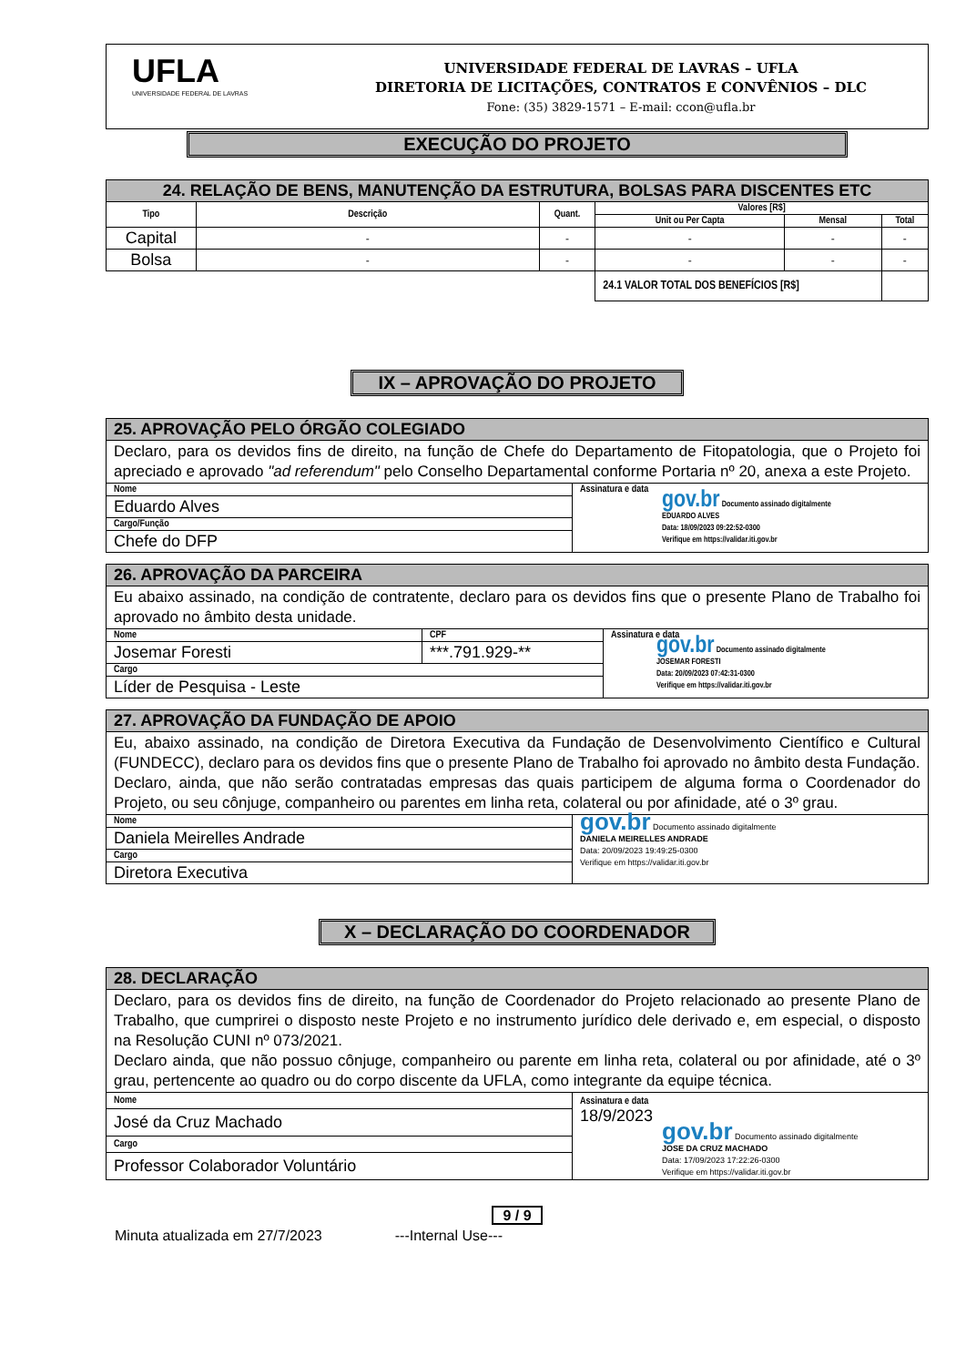UFLA
UNIVERSIDADE FEDERAL DE LAVRAS
UNIVERSIDADE FEDERAL DE LAVRAS – UFLA
DIRETORIA DE LICITAÇÕES, CONTRATOS E CONVÊNIOS – DLC
Fone: (35) 3829-1571 – E-mail: ccon@ufla.br
EXECUÇÃO DO PROJETO
| 24. RELAÇÃO DE BENS, MANUTENÇÃO DA ESTRUTURA, BOLSAS PARA DISCENTES ETC | | | | | |
| --- | --- | --- | --- | --- | --- |
| Tipo | Descrição | Quant. | Valores [R$] | | |
| | | | Unit ou Per Capta | Mensal | Total |
| Capital | - | - | - | - | - |
| Bolsa | - | - | - | - | - |
| | | | 24.1 VALOR TOTAL DOS BENEFÍCIOS [R$] | | |
IX – APROVAÇÃO DO PROJETO
| 25. APROVAÇÃO PELO ÓRGÃO COLEGIADO | |
| Declaro, para os devidos fins de direito, na função de Chefe do Departamento de Fitopatologia, que o Projeto foi apreciado e aprovado "ad referendum" pelo Conselho Departamental conforme Portaria nº 20, anexa a este Projeto. | |
| Nome | Assinatura e data gov.br Documento assinado digitalmente EDUARDO ALVES Data: 18/09/2023 09:22:52-0300 Verifique em https://validar.iti.gov.br |
| Eduardo Alves | |
| Cargo/Função | |
| Chefe do DFP | |
| 26. APROVAÇÃO DA PARCEIRA | | |
| Eu abaixo assinado, na condição de contratente, declaro para os devidos fins que o presente Plano de Trabalho foi aprovado no âmbito desta unidade. | | |
| Nome | CPF | Assinatura e data gov.br Documento assinado digitalmente JOSEMAR FORESTI Data: 20/09/2023 07:42:31-0300 Verifique em https://validar.iti.gov.br |
| Josemar Foresti | ***.791.929-** | |
| Cargo | | |
| Líder de Pesquisa - Leste | | |
| 27. APROVAÇÃO DA FUNDAÇÃO DE APOIO | |
| Eu, abaixo assinado, na condição de Diretora Executiva da Fundação de Desenvolvimento Científico e Cultural (FUNDECC), declaro para os devidos fins que o presente Plano de Trabalho foi aprovado no âmbito desta Fundação. Declaro, ainda, que não serão contratadas empresas das quais participem de alguma forma o Coordenador do Projeto, ou seu cônjuge, companheiro ou parentes em linha reta, colateral ou por afinidade, até o 3º grau. | |
| Nome | gov.br Documento assinado digitalmente DANIELA MEIRELLES ANDRADE Data: 20/09/2023 19:49:25-0300 Verifique em https://validar.iti.gov.br |
| Daniela Meirelles Andrade | |
| Cargo | |
| Diretora Executiva | |
X – DECLARAÇÃO DO COORDENADOR
| 28. DECLARAÇÃO | |
| Declaro, para os devidos fins de direito, na função de Coordenador do Projeto relacionado ao presente Plano de Trabalho, que cumprirei o disposto neste Projeto e no instrumento jurídico dele derivado e, em especial, o disposto na Resolução CUNI nº 073/2021. Declaro ainda, que não possuo cônjuge, companheiro ou parente em linha reta, colateral ou por afinidade, até o 3º grau, pertencente ao quadro ou do corpo discente da UFLA, como integrante da equipe técnica. | |
| Nome | Assinatura e data 18/9/2023 gov.br Documento assinado digitalmente JOSE DA CRUZ MACHADO Data: 17/09/2023 17:22:26-0300 Verifique em https://validar.iti.gov.br |
| José da Cruz Machado | |
| Cargo | |
| Professor Colaborador Voluntário | |
9 / 9
Minuta atualizada em 27/7/2023 ---Internal Use---